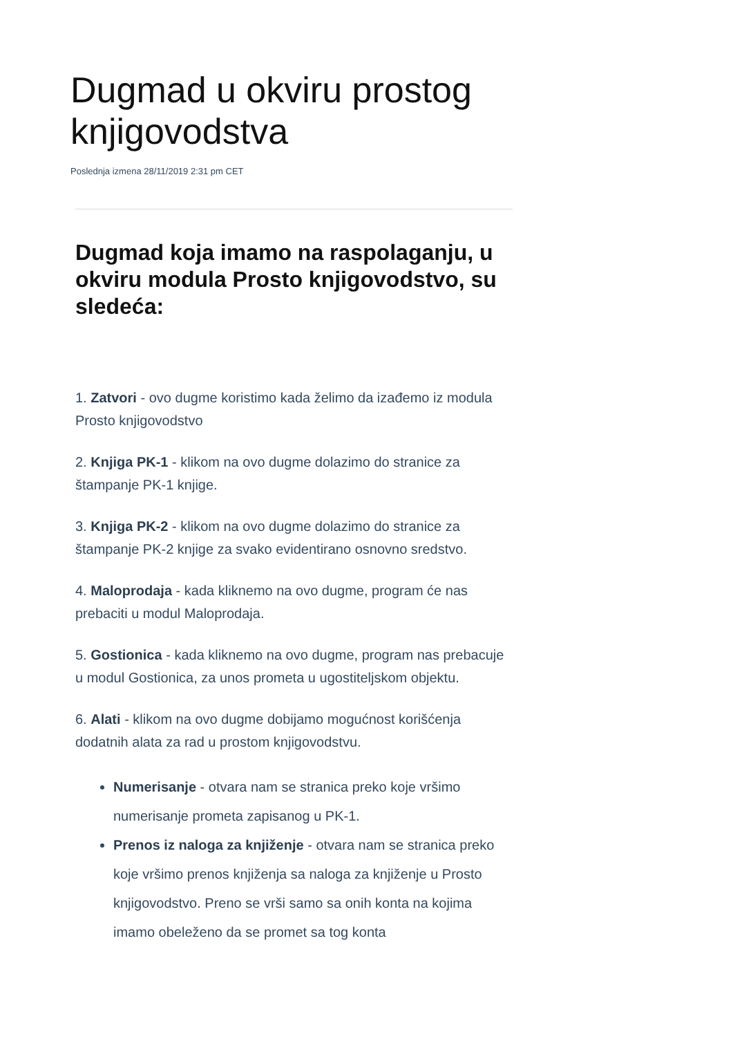Dugmad u okviru prostog knjigovodstva
Poslednja izmena 28/11/2019 2:31 pm CET
Dugmad koja imamo na raspolaganju, u okviru modula Prosto knjigovodstvo, su sledeća:
1. Zatvori - ovo dugme koristimo kada želimo da izađemo iz modula Prosto knjigovodstvo
2. Knjiga PK-1 - klikom na ovo dugme dolazimo do stranice za štampanje PK-1 knjige.
3. Knjiga PK-2 - klikom na ovo dugme dolazimo do stranice za štampanje PK-2 knjige za svako evidentirano osnovno sredstvo.
4. Maloprodaja - kada kliknemo na ovo dugme, program će nas prebaciti u modul Maloprodaja.
5. Gostionica - kada kliknemo na ovo dugme, program nas prebacuje u modul Gostionica, za unos prometa u ugostiteljskom objektu.
6. Alati - klikom na ovo dugme dobijamo mogućnost korišćenja dodatnih alata za rad u prostom knjigovodstvu.
Numerisanje - otvara nam se stranica preko koje vršimo numerisanje prometa zapisanog u PK-1.
Prenos iz naloga za knjiženje - otvara nam se stranica preko koje vršimo prenos knjiženja sa naloga za knjiženje u Prosto knjigovodstvo. Preno se vrši samo sa onih konta na kojima imamo obeleženo da se promet sa tog konta